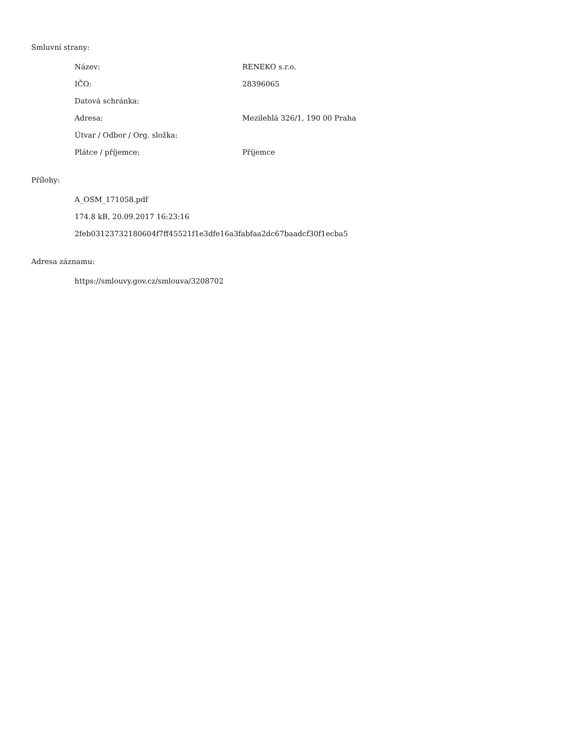Smluvní strany:
| Název: | RENEKO s.r.o. |
| IČO: | 28396065 |
| Datová schránka: | |
| Adresa: | Mezilehlá 326/1, 190 00 Praha |
| Útvar / Odbor / Org. složka: | |
| Plátce / příjemce: | Příjemce |
Přílohy:
A_OSM_171058.pdf
174.8 kB, 20.09.2017 16:23:16
2feb03123732180604f7ff45521f1e3dfe16a3fabfaa2dc67baadcf30f1ecba5
Adresa záznamu:
https://smlouvy.gov.cz/smlouva/3208702